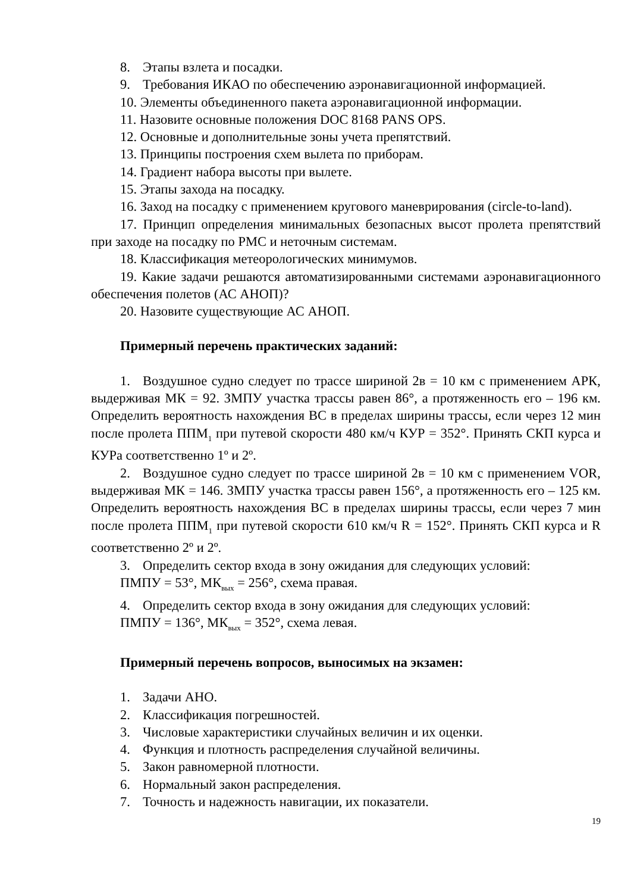8. Этапы взлета и посадки.
9. Требования ИКАО по обеспечению аэронавигационной информацией.
10. Элементы объединенного пакета аэронавигационной информации.
11. Назовите основные положения DOC 8168 PANS OPS.
12. Основные и дополнительные зоны учета препятствий.
13. Принципы построения схем вылета по приборам.
14. Градиент набора высоты при вылете.
15. Этапы захода на посадку.
16. Заход на посадку с применением кругового маневрирования (circle-to-land).
17. Принцип определения минимальных безопасных высот пролета препятствий при заходе на посадку по РМС и неточным системам.
18. Классификация метеорологических минимумов.
19. Какие задачи решаются автоматизированными системами аэронавигационного обеспечения полетов (АС АНОП)?
20. Назовите существующие АС АНОП.
Примерный перечень практических заданий:
1. Воздушное судно следует по трассе шириной 2в = 10 км с применением АРК, выдерживая МК = 92. ЗМПУ участка трассы равен 86°, а протяженность его – 196 км. Определить вероятность нахождения ВС в пределах ширины трассы, если через 12 мин после пролета ППМ<sub>1</sub> при путевой скорости 480 км/ч КУР = 352°. Принять СКП курса и КУРа соответственно 1º и 2º.
2. Воздушное судно следует по трассе шириной 2в = 10 км с применением VOR, выдерживая МК = 146. ЗМПУ участка трассы равен 156°, а протяженность его – 125 км. Определить вероятность нахождения ВС в пределах ширины трассы, если через 7 мин после пролета ППМ<sub>1</sub> при путевой скорости 610 км/ч R = 152°. Принять СКП курса и R соответственно 2º и 2º.
3. Определить сектор входа в зону ожидания для следующих условий:
ПМПУ = 53°, МК<sub>вых</sub> = 256°, схема правая.
4. Определить сектор входа в зону ожидания для следующих условий:
ПМПУ = 136°, МК<sub>вых</sub> = 352°, схема левая.
Примерный перечень вопросов, выносимых на экзамен:
1. Задачи АНО.
2. Классификация погрешностей.
3. Числовые характеристики случайных величин и их оценки.
4. Функция и плотность распределения случайной величины.
5. Закон равномерной плотности.
6. Нормальный закон распределения.
7. Точность и надежность навигации, их показатели.
19